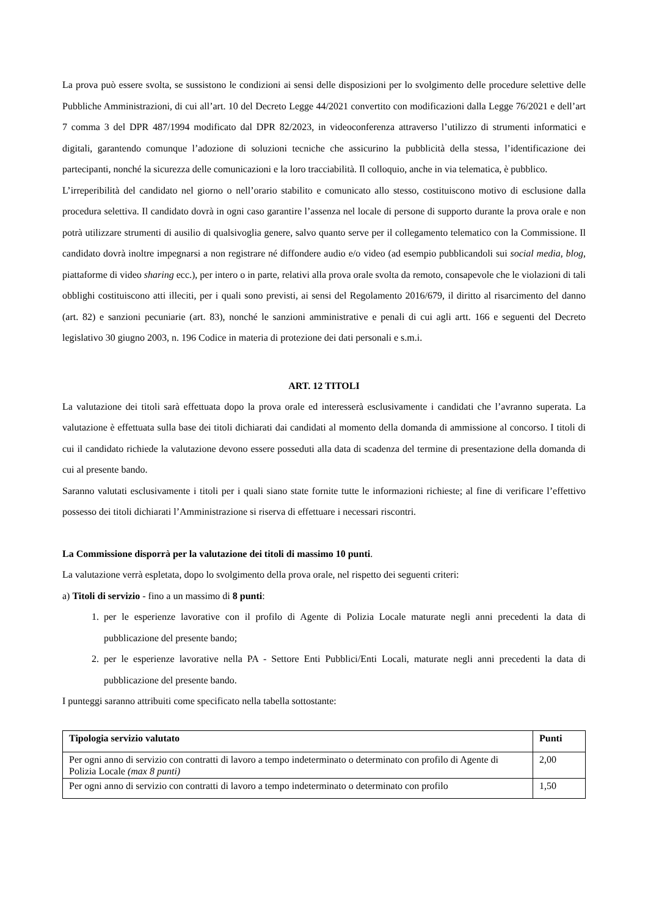La prova può essere svolta, se sussistono le condizioni ai sensi delle disposizioni per lo svolgimento delle procedure selettive delle Pubbliche Amministrazioni, di cui all’art. 10 del Decreto Legge 44/2021 convertito con modificazioni dalla Legge 76/2021 e dell’art 7 comma 3 del DPR 487/1994 modificato dal DPR 82/2023, in videoconferenza attraverso l’utilizzo di strumenti informatici e digitali, garantendo comunque l’adozione di soluzioni tecniche che assicurino la pubblicità della stessa, l’identificazione dei partecipanti, nonché la sicurezza delle comunicazioni e la loro tracciabilità. Il colloquio, anche in via telematica, è pubblico.
L’irreperibilità del candidato nel giorno o nell’orario stabilito e comunicato allo stesso, costituiscono motivo di esclusione dalla procedura selettiva. Il candidato dovrà in ogni caso garantire l’assenza nel locale di persone di supporto durante la prova orale e non potrà utilizzare strumenti di ausilio di qualsivoglia genere, salvo quanto serve per il collegamento telematico con la Commissione. Il candidato dovrà inoltre impegnarsi a non registrare né diffondere audio e/o video (ad esempio pubblicandoli sui social media, blog, piattaforme di video sharing ecc.), per intero o in parte, relativi alla prova orale svolta da remoto, consapevole che le violazioni di tali obblighi costituiscono atti illeciti, per i quali sono previsti, ai sensi del Regolamento 2016/679, il diritto al risarcimento del danno (art. 82) e sanzioni pecuniarie (art. 83), nonché le sanzioni amministrative e penali di cui agli artt. 166 e seguenti del Decreto legislativo 30 giugno 2003, n. 196 Codice in materia di protezione dei dati personali e s.m.i.
ART. 12 TITOLI
La valutazione dei titoli sarà effettuata dopo la prova orale ed interesserà esclusivamente i candidati che l’avranno superata. La valutazione è effettuata sulla base dei titoli dichiarati dai candidati al momento della domanda di ammissione al concorso. I titoli di cui il candidato richiede la valutazione devono essere posseduti alla data di scadenza del termine di presentazione della domanda di cui al presente bando.
Saranno valutati esclusivamente i titoli per i quali siano state fornite tutte le informazioni richieste; al fine di verificare l’effettivo possesso dei titoli dichiarati l’Amministrazione si riserva di effettuare i necessari riscontri.
La Commissione disporrà per la valutazione dei titoli di massimo 10 punti.
La valutazione verrà espletata, dopo lo svolgimento della prova orale, nel rispetto dei seguenti criteri:
a) Titoli di servizio - fino a un massimo di 8 punti:
1. per le esperienze lavorative con il profilo di Agente di Polizia Locale maturate negli anni precedenti la data di pubblicazione del presente bando;
2. per le esperienze lavorative nella PA - Settore Enti Pubblici/Enti Locali, maturate negli anni precedenti la data di pubblicazione del presente bando.
I punteggi saranno attribuiti come specificato nella tabella sottostante:
| Tipologia servizio valutato | Punti |
| --- | --- |
| Per ogni anno di servizio con contratti di lavoro a tempo indeterminato o determinato con profilo di Agente di Polizia Locale (max 8 punti) | 2,00 |
| Per ogni anno di servizio con contratti di lavoro a tempo indeterminato o determinato con profilo | 1,50 |